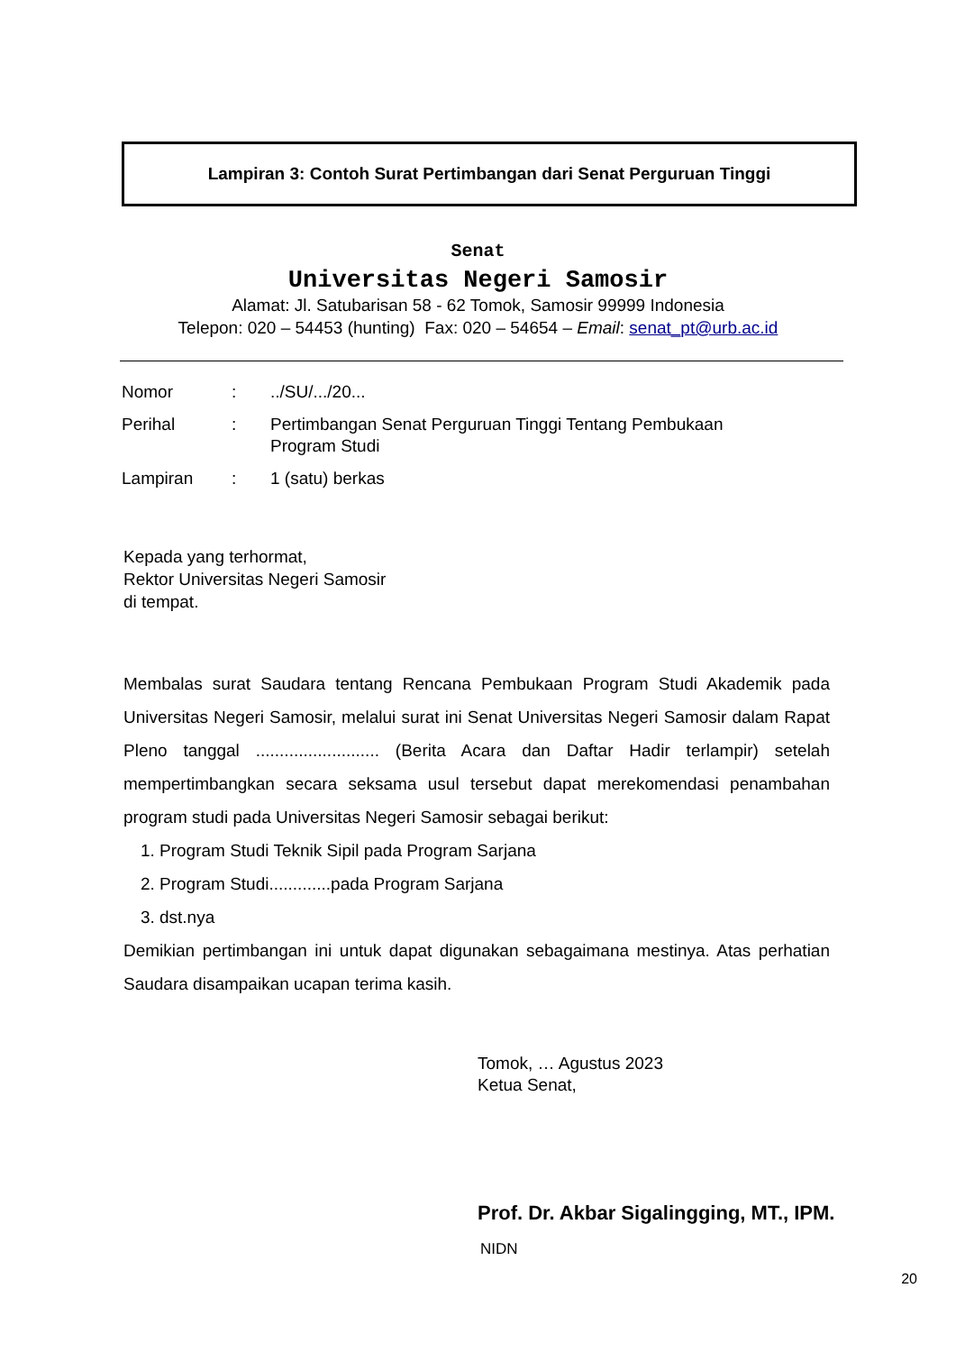Lampiran 3: Contoh Surat Pertimbangan dari Senat Perguruan Tinggi
Senat
Universitas Negeri Samosir
Alamat: Jl. Satubarisan 58 - 62 Tomok, Samosir 99999 Indonesia
Telepon: 020 – 54453 (hunting) Fax: 020 – 54654 – Email: senat_pt@urb.ac.id
| Nomor | : | ../SU/.../20... |
| Perihal | : | Pertimbangan Senat Perguruan Tinggi Tentang Pembukaan Program Studi |
| Lampiran | : | 1 (satu) berkas |
Kepada yang terhormat,
Rektor Universitas Negeri Samosir
di tempat.
Membalas surat Saudara tentang Rencana Pembukaan Program Studi Akademik pada Universitas Negeri Samosir, melalui surat ini Senat Universitas Negeri Samosir dalam Rapat Pleno tanggal .......................... (Berita Acara dan Daftar Hadir terlampir) setelah mempertimbangkan secara seksama usul tersebut dapat merekomendasi penambahan program studi pada Universitas Negeri Samosir sebagai berikut:
1. Program Studi Teknik Sipil pada Program Sarjana
2. Program Studi.............pada Program Sarjana
3. dst.nya
Demikian pertimbangan ini untuk dapat digunakan sebagaimana mestinya. Atas perhatian Saudara disampaikan ucapan terima kasih.
Tomok, … Agustus 2023
Ketua Senat,
Prof. Dr. Akbar Sigalingging, MT., IPM.
NIDN
20